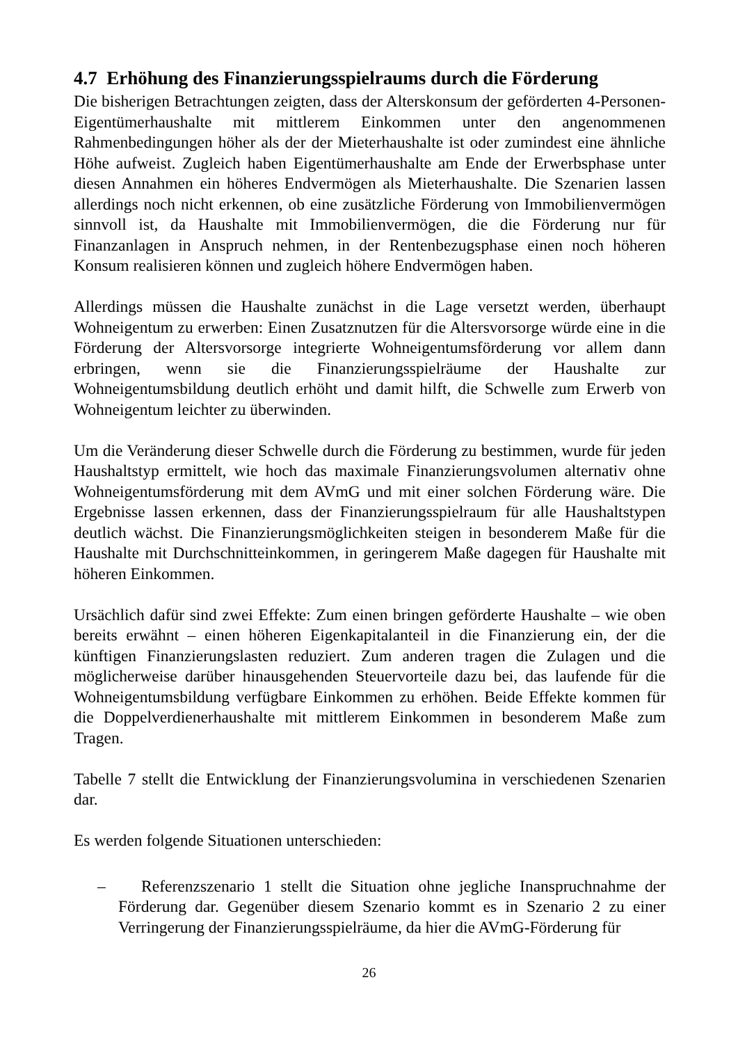4.7 Erhöhung des Finanzierungsspielraums durch die Förderung
Die bisherigen Betrachtungen zeigten, dass der Alterskonsum der geförderten 4-Personen-Eigentümerhaushalte mit mittlerem Einkommen unter den angenommenen Rahmenbedingungen höher als der der Mieterhaushalte ist oder zumindest eine ähnliche Höhe aufweist. Zugleich haben Eigentümerhaushalte am Ende der Erwerbsphase unter diesen Annahmen ein höheres Endvermögen als Mieterhaushalte. Die Szenarien lassen allerdings noch nicht erkennen, ob eine zusätzliche Förderung von Immobilienvermögen sinnvoll ist, da Haushalte mit Immobilienvermögen, die die Förderung nur für Finanzanlagen in Anspruch nehmen, in der Rentenbezugsphase einen noch höheren Konsum realisieren können und zugleich höhere Endvermögen haben.
Allerdings müssen die Haushalte zunächst in die Lage versetzt werden, überhaupt Wohneigentum zu erwerben: Einen Zusatznutzen für die Altersvorsorge würde eine in die Förderung der Altersvorsorge integrierte Wohneigentumsförderung vor allem dann erbringen, wenn sie die Finanzierungsspielräume der Haushalte zur Wohneigentumsbildung deutlich erhöht und damit hilft, die Schwelle zum Erwerb von Wohneigentum leichter zu überwinden.
Um die Veränderung dieser Schwelle durch die Förderung zu bestimmen, wurde für jeden Haushaltstyp ermittelt, wie hoch das maximale Finanzierungsvolumen alternativ ohne Wohneigentumsförderung mit dem AVmG und mit einer solchen Förderung wäre. Die Ergebnisse lassen erkennen, dass der Finanzierungsspielraum für alle Haushaltstypen deutlich wächst. Die Finanzierungsmöglichkeiten steigen in besonderem Maße für die Haushalte mit Durchschnitteinkommen, in geringerem Maße dagegen für Haushalte mit höheren Einkommen.
Ursächlich dafür sind zwei Effekte: Zum einen bringen geförderte Haushalte – wie oben bereits erwähnt – einen höheren Eigenkapitalanteil in die Finanzierung ein, der die künftigen Finanzierungslasten reduziert. Zum anderen tragen die Zulagen und die möglicherweise darüber hinausgehenden Steuervorteile dazu bei, das laufende für die Wohneigentumsbildung verfügbare Einkommen zu erhöhen. Beide Effekte kommen für die Doppelverdienerhaushalte mit mittlerem Einkommen in besonderem Maße zum Tragen.
Tabelle 7 stellt die Entwicklung der Finanzierungsvolumina in verschiedenen Szenarien dar.
Es werden folgende Situationen unterschieden:
– Referenzszenario 1 stellt die Situation ohne jegliche Inanspruchnahme der Förderung dar. Gegenüber diesem Szenario kommt es in Szenario 2 zu einer Verringerung der Finanzierungsspielräume, da hier die AVmG-Förderung für
26